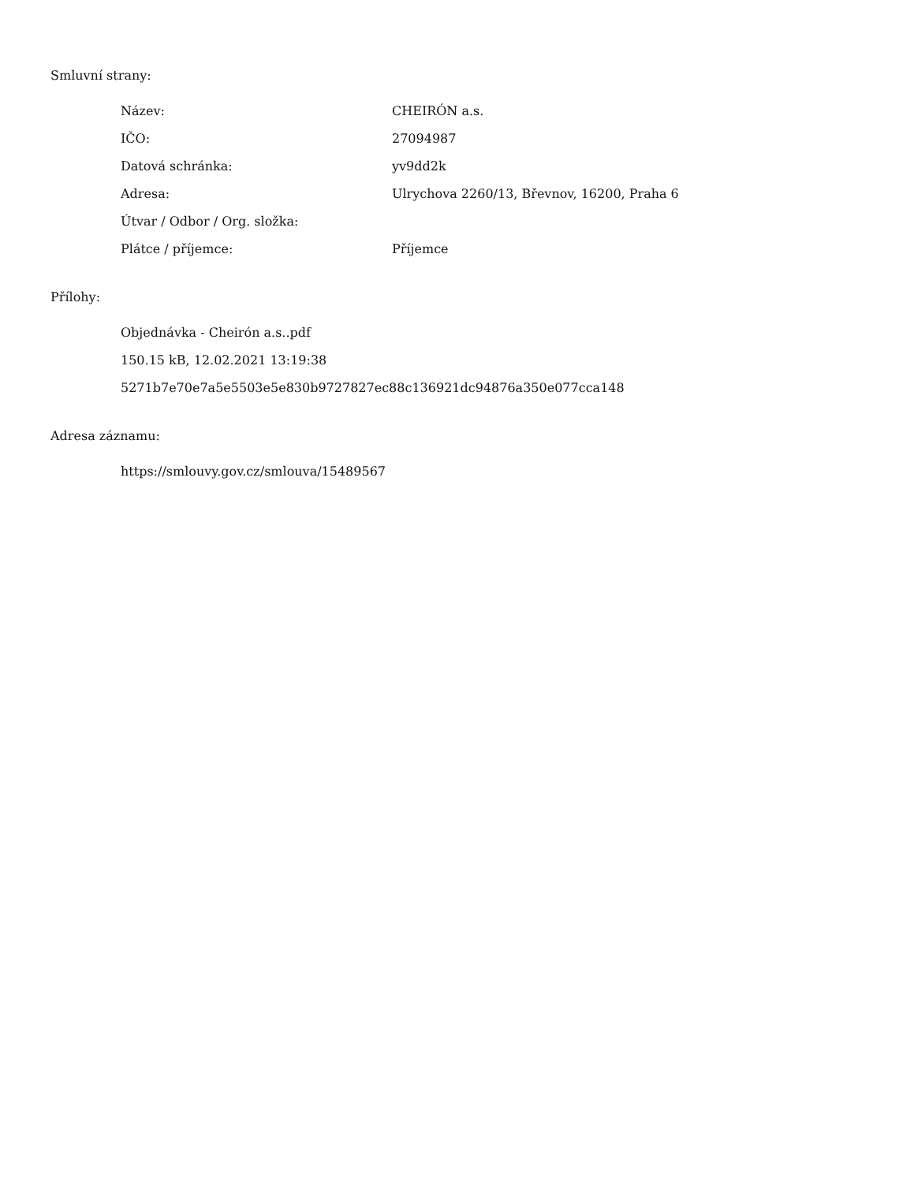Smluvní strany:
| Název: | CHEIRÓN a.s. |
| IČO: | 27094987 |
| Datová schránka: | yv9dd2k |
| Adresa: | Ulrychova 2260/13, Břevnov, 16200, Praha 6 |
| Útvar / Odbor / Org. složka: | |
| Plátce / příjemce: | Příjemce |
Přílohy:
Objednávka - Cheirón a.s..pdf
150.15 kB, 12.02.2021 13:19:38
5271b7e70e7a5e5503e5e830b9727827ec88c136921dc94876a350e077cca148
Adresa záznamu:
https://smlouvy.gov.cz/smlouva/15489567